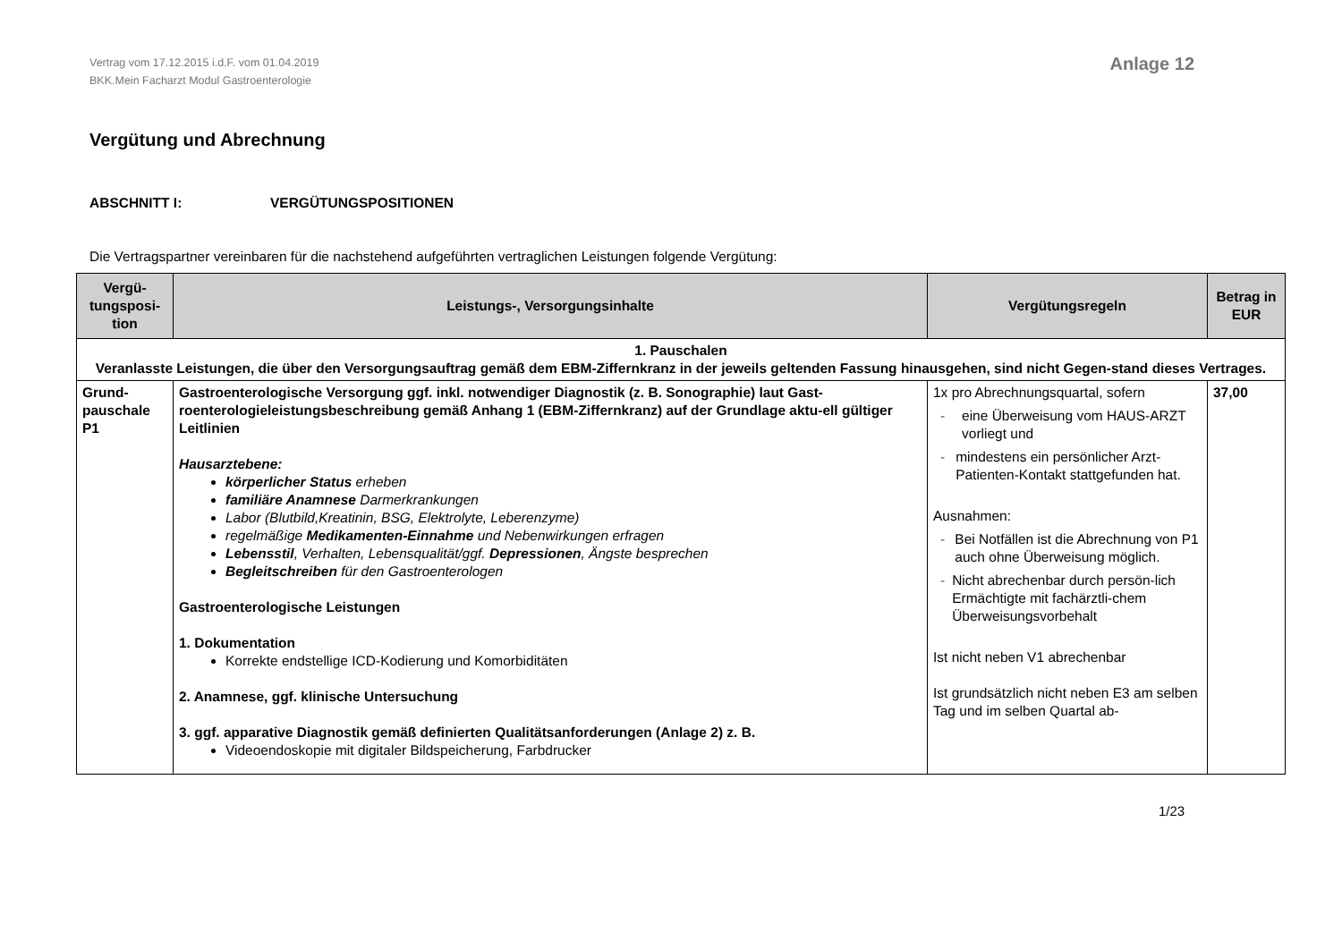Vertrag vom 17.12.2015 i.d.F. vom 01.04.2019
BKK.Mein Facharzt Modul Gastroenterologie
Anlage 12
Vergütung und Abrechnung
ABSCHNITT I: VERGÜTUNGSPOSITIONEN
Die Vertragspartner vereinbaren für die nachstehend aufgeführten vertraglichen Leistungen folgende Vergütung:
| Vergü- tungsposi- tion | Leistungs-, Versorgungsinhalte | Vergütungsregeln | Betrag in EUR |
| --- | --- | --- | --- |
| 1. Pauschalen Veranlasste Leistungen, die über den Versorgungsauftrag gemäß dem EBM-Ziffernkranz in der jeweils geltenden Fassung hinausgehen, sind nicht Gegen-stand dieses Vertrages. | | | |
| Grund- pauschale P1 | Gastroenterologische Versorgung ggf. inkl. notwendiger Diagnostik (z. B. Sonographie) laut Gast-roenterologieleistungsbeschreibung gemäß Anhang 1 (EBM-Ziffernkranz) auf der Grundlage aktu-ell gültiger Leitlinien Hausarztebene: körperlicher Status erheben familiäre Anamnese Darmerkrankungen Labor (Blutbild,Kreatinin, BSG, Elektrolyte, Leberenzyme) regelmäßige Medikamenten-Einnahme und Nebenwirkungen erfragen Lebensstil , Verhalten, Lebensqualität/ggf. Depressionen , Ängste besprechen Begleitschreiben für den Gastroenterologen Gastroenterologische Leistungen 1. Dokumentation Korrekte endstellige ICD-Kodierung und Komorbiditäten 2. Anamnese, ggf. klinische Untersuchung 3. ggf. apparative Diagnostik gemäß definierten Qualitätsanforderungen (Anlage 2) z. B. Videoendoskopie mit digitaler Bildspeicherung, Farbdrucker | 1x pro Abrechnungsquartal, sofern - eine Überweisung vom HAUS-ARZT vorliegt und - mindestens ein persönlicher Arzt-Patienten-Kontakt stattgefunden hat. Ausnahmen: - Bei Notfällen ist die Abrechnung von P1 auch ohne Überweisung möglich. - Nicht abrechenbar durch persön-lich Ermächtigte mit fachärztli-chem Überweisungsvorbehalt Ist nicht neben V1 abrechenbar Ist grundsätzlich nicht neben E3 am selben Tag und im selben Quartal ab- | 37,00 |
1/23